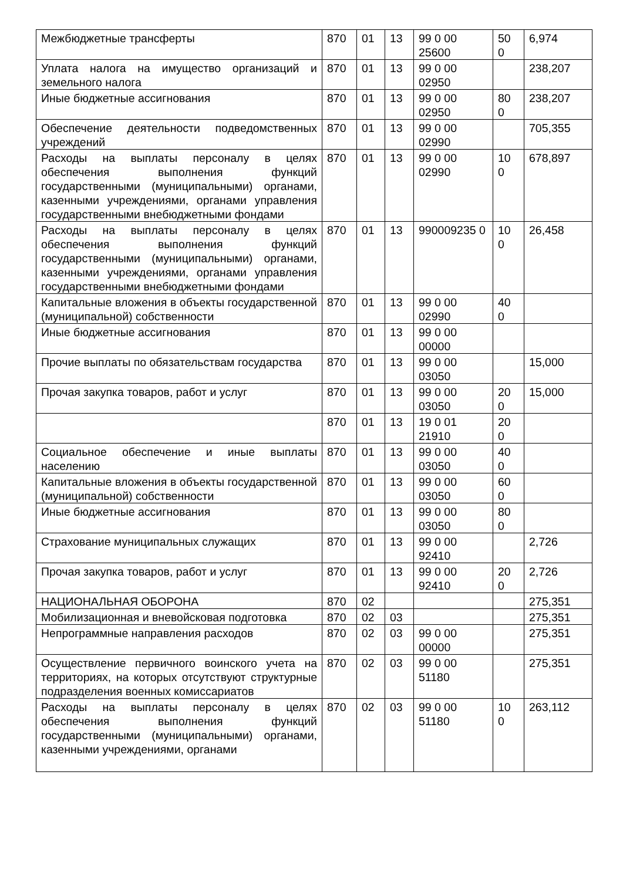| Межбюджетные трансферты | 870 | 01 | 13 | 99 0 00 25600 | 50 0 | 6,974 |
| Уплата налога на имущество организаций и земельного налога | 870 | 01 | 13 | 99 0 00 02950 | | 238,207 |
| Иные бюджетные ассигнования | 870 | 01 | 13 | 99 0 00 02950 | 80 0 | 238,207 |
| Обеспечение деятельности подведомственных учреждений | 870 | 01 | 13 | 99 0 00 02990 | | 705,355 |
| Расходы на выплаты персоналу в целях обеспечения выполнения функций государственными (муниципальными) органами, казенными учреждениями, органами управления государственными внебюджетными фондами | 870 | 01 | 13 | 99 0 00 02990 | 10 0 | 678,897 |
| Расходы на выплаты персоналу в целях обеспечения выполнения функций государственными (муниципальными) органами, казенными учреждениями, органами управления государственными внебюджетными фондами | 870 | 01 | 13 | 990009235 0 | 10 0 | 26,458 |
| Капитальные вложения в объекты государственной (муниципальной) собственности | 870 | 01 | 13 | 99 0 00 02990 | 40 0 | |
| Иные бюджетные ассигнования | 870 | 01 | 13 | 99 0 00 00000 | | |
| Прочие выплаты по обязательствам государства | 870 | 01 | 13 | 99 0 00 03050 | | 15,000 |
| Прочая закупка товаров, работ и услуг | 870 | 01 | 13 | 99 0 00 03050 | 20 0 | 15,000 |
| | 870 | 01 | 13 | 19 0 01 21910 | 20 0 | |
| Социальное обеспечение и иные выплаты населению | 870 | 01 | 13 | 99 0 00 03050 | 40 0 | |
| Капитальные вложения в объекты государственной (муниципальной) собственности | 870 | 01 | 13 | 99 0 00 03050 | 60 0 | |
| Иные бюджетные ассигнования | 870 | 01 | 13 | 99 0 00 03050 | 80 0 | |
| Страхование муниципальных служащих | 870 | 01 | 13 | 99 0 00 92410 | | 2,726 |
| Прочая закупка товаров, работ и услуг | 870 | 01 | 13 | 99 0 00 92410 | 20 0 | 2,726 |
| НАЦИОНАЛЬНАЯ ОБОРОНА | 870 | 02 | | | | 275,351 |
| Мобилизационная и вневойсковая подготовка | 870 | 02 | 03 | | | 275,351 |
| Непрограммные направления расходов | 870 | 02 | 03 | 99 0 00 00000 | | 275,351 |
| Осуществление первичного воинского учета на территориях, на которых отсутствуют структурные подразделения военных комиссариатов | 870 | 02 | 03 | 99 0 00 51180 | | 275,351 |
| Расходы на выплаты персоналу в целях обеспечения выполнения функций государственными (муниципальными) органами, казенными учреждениями, органами | 870 | 02 | 03 | 99 0 00 51180 | 10 0 | 263,112 |